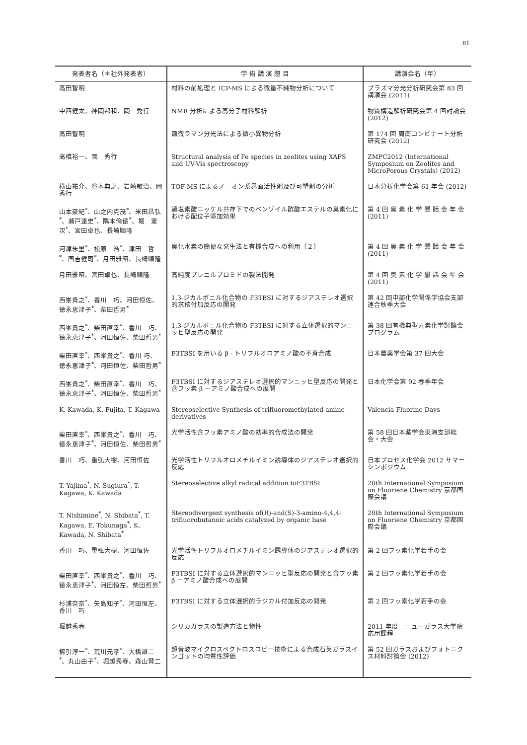81
| 発表者名（＊社外発表者） | 学 術 講 演 題 目 | 講演会名（年） |
| --- | --- | --- |
| 高田智明 | 材料の前処理と ICP-MS による微量不純物分析について | プラズマ分光分析研究会第 83 回講演会 (2011) |
| 中西健太、神岡邦和、岡 秀行 | NMR 分析による高分子材料解析 | 物質構造解析研究会第 4 回討論会 (2012) |
| 高田智明 | 顕微ラマン分光法による微小異物分析 | 第 174 回 周南コンビナート分析研究会 (2012) |
| 高橋裕一、岡 秀行 | Structural analysis of Fe species in zeolites using XAFS and UV-Vis spectroscopy | ZMPC2012 (International Symposium on Zeolites and MicroPorous Crystals) (2012) |
| 横山祐介、谷本典之、岩崎敏治、岡 秀行 | TOF-MS によるノニオン系界面活性剤及び可塑剤の分析 | 日本分析化学会第 61 年会 (2012) |
| 山本豪紀<sup>*</sup>、山之内克茂<sup>*</sup>、米田昌弘<sup>*</sup>、瀬戸達史<sup>*</sup>、隅本倫徳<sup>*</sup>、堀 憲次<sup>*</sup>、宮田卓也、長崎順隆 | 過塩素酸ニッケル共存下でのベンゾイル酢酸エステルの臭素化における配位子添加効果 | 第 4 回 臭 素 化 学 懇 話 会 年 会 (2011) |
| 河津朱里<sup>*</sup>、松原 浩<sup>*</sup>、津田 哲<sup>*</sup>、国吉健司<sup>*</sup>、月田雅昭、長崎順隆 | 臭化水素の簡便な発生法と有機合成への利用（２） | 第 4 回 臭 素 化 学 懇 話 会 年 会 (2011) |
| 月田雅昭、宮田卓也、長崎順隆 | 高純度プレニルブロミドの製法開発 | 第 4 回 臭 素 化 学 懇 話 会 年 会 (2011) |
| 西峯貴之<sup>*</sup>、香川 巧、河田恒佐、徳永恵津子<sup>*</sup>、柴田哲男<sup>*</sup> | 1,3-ジカルボニル化合物の F3TBSI に対するジアステレオ選択的求核付加反応の開発 | 第 42 回中部化学関係学協会支部連合秋季大会 |
| 西峯貴之<sup>*</sup>、柴田直幸<sup>*</sup>、香川 巧、徳永恵津子<sup>*</sup>、河田恒佐、柴田哲男<sup>*</sup> | 1,3-ジカルボニル化合物の F3TBSI に対する立体選択的マンニッヒ型反応の開発 | 第 38 回有機典型元素化学討論会プログラム |
| 柴田直幸<sup>*</sup>、西峯貴之<sup>*</sup>、香川 巧、徳永恵津子<sup>*</sup>、河田恒佐、柴田哲男<sup>*</sup> | F3TBSI を用いる β - トリフルオロアミノ酸の不斉合成 | 日本農薬学会第 37 回大会 |
| 西峯貴之<sup>*</sup>、柴田直幸<sup>*</sup>、香川 巧、徳永恵津子<sup>*</sup>、河田恒佐、柴田哲男<sup>*</sup> | F3TBSI に対するジアステレオ選択的マンニッヒ型反応の開発と含フッ素 β ーアミノ酸合成への展開 | 日本化学会第 92 春季年会 |
| K. Kawada, K. Fujita, T. Kagawa | Stereoselective Synthesis of trifluoromethylated amine derivatives | Valencia Fluorine Days |
| 柴田直幸<sup>*</sup>、西峯貴之<sup>*</sup>、香川 巧、徳永恵津子<sup>*</sup>、河田恒佐、柴田哲男<sup>*</sup> | 光学活性含フッ素アミノ酸の効率的合成法の開発 | 第 58 回日本薬学会東海支部総会・大会 |
| 香川 巧、重弘大樹、河田恒佐 | 光学活性トリフルオロメチルイミン誘導体のジアステレオ選択的反応 | 日本プロセス化学会 2012 サマーシンポジウム |
| T. Yajima<sup>*</sup>, N. Sugiura<sup>*</sup>, T. Kagawa, K. Kawada | Stereoselective alkyl radical addition toF3TBSI | 20th International Symposium on Fluoriene Chemistry 京都国際会議 |
| T. Nishimine<sup>*</sup>, N. Shibata<sup>*</sup>, T. Kagawa, E. Tokunaga<sup>*</sup>, K. Kawada, N. Shibata<sup>*</sup> | Stereodivergent synthesis of(R)-and(S)-3-amino-4,4,4-trifluorobutanoic acids catalyzed by organic base | 20th International Symposium on Fluoriene Chemistry 京都国際会議 |
| 香川 巧、重弘大樹、河田恒佐 | 光学活性トリフルオロメチルイミン誘導体のジアステレオ選択的反応 | 第 2 回フッ素化学若手の会 |
| 柴田直幸<sup>*</sup>、西峯貴之<sup>*</sup>、香川 巧、徳永恵津子<sup>*</sup>、河田恒左、柴田哲男<sup>*</sup> | F3TBSI に対する立体選択的マンニッヒ型反応の開発と含フッ素 β ーアミノ酸合成への展開 | 第 2 回フッ素化学若手の会 |
| 杉浦奈奈<sup>*</sup>、矢島知子<sup>*</sup>、河田恒左、香川 巧 | F3TBSI に対する立体選択的ラジカル付加反応の開発 | 第 2 回フッ素化学若手の会 |
| 堀越秀春 | シリカガラスの製造方法と物性 | 2011 年度 ニューガラス大学院応用課程 |
| 櫛引淳一<sup>*</sup>、荒川元孝<sup>*</sup>、大橋雄二<sup>*</sup>、丸山由子<sup>*</sup>、堀越秀春、森山賢二 | 超音波マイクロスペクトロスコピー技術による合成石英ガラスインゴットの均質性評価 | 第 52 回ガラスおよびフォトニクス材料討論会 (2012) |